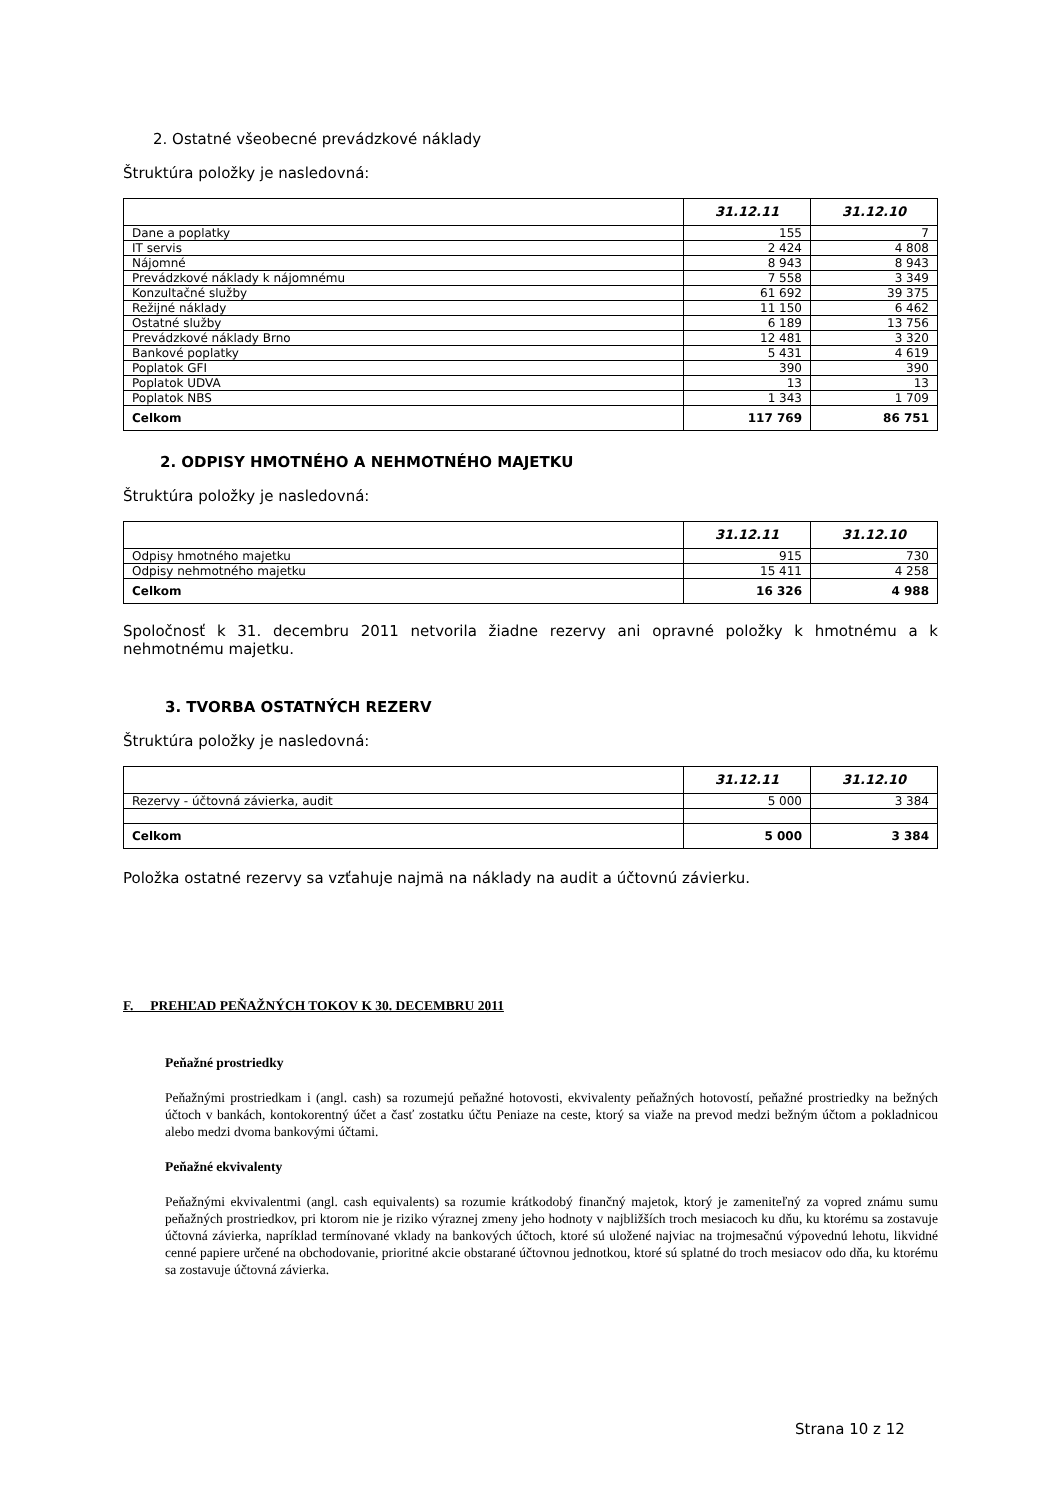2. Ostatné všeobecné prevádzkové náklady
Štruktúra položky je nasledovná:
| | 31.12.11 | 31.12.10 |
| --- | --- | --- |
| Dane a poplatky | 155 | 7 |
| IT servis | 2 424 | 4 808 |
| Nájomné | 8 943 | 8 943 |
| Prevádzkové náklady k nájomnému | 7 558 | 3 349 |
| Konzultačné služby | 61 692 | 39 375 |
| Režijné náklady | 11 150 | 6 462 |
| Ostatné služby | 6 189 | 13 756 |
| Prevádzkové náklady Brno | 12 481 | 3 320 |
| Bankové poplatky | 5 431 | 4 619 |
| Poplatok GFI | 390 | 390 |
| Poplatok UDVA | 13 | 13 |
| Poplatok NBS | 1 343 | 1 709 |
| Celkom | 117 769 | 86 751 |
2. ODPISY HMOTNÉHO A NEHMOTNÉHO MAJETKU
Štruktúra položky je nasledovná:
| | 31.12.11 | 31.12.10 |
| --- | --- | --- |
| Odpisy hmotného majetku | 915 | 730 |
| Odpisy nehmotného majetku | 15 411 | 4 258 |
| Celkom | 16 326 | 4 988 |
Spoločnosť k 31. decembru 2011 netvorila žiadne rezervy ani opravné položky k hmotnému a k nehmotnému majetku.
3. TVORBA OSTATNÝCH REZERV
Štruktúra položky je nasledovná:
| | 31.12.11 | 31.12.10 |
| --- | --- | --- |
| Rezervy - účtovná závierka, audit | 5 000 | 3 384 |
| Celkom | 5 000 | 3 384 |
Položka ostatné rezervy sa vzťahuje najmä na náklady na audit a účtovnú závierku.
F. PREHĽAD PEŇAŽNÝCH TOKOV K 30. DECEMBRU 2011
Peňažné prostriedky
Peňažnými prostriedkam i (angl. cash) sa rozumejú peňažné hotovosti, ekvivalenty peňažných hotovostí, peňažné prostriedky na bežných účtoch v bankách, kontokorentný účet a časť zostatku účtu Peniaze na ceste, ktorý sa viaže na prevod medzi bežným účtom a pokladnicou alebo medzi dvoma bankovými účtami.
Peňažné ekvivalenty
Peňažnými ekvivalentmi (angl. cash equivalents) sa rozumie krátkodobý finančný majetok, ktorý je zameniteľný za vopred známu sumu peňažných prostriedkov, pri ktorom nie je riziko výraznej zmeny jeho hodnoty v najbližších troch mesiacoch ku dňu, ku ktorému sa zostavuje účtovná závierka, napríklad termínované vklady na bankových účtoch, ktoré sú uložené najviac na trojmesačnú výpovednú lehotu, likvidné cenné papiere určené na obchodovanie, prioritné akcie obstarané účtovnou jednotkou, ktoré sú splatné do troch mesiacov odo dňa, ku ktorému sa zostavuje účtovná závierka.
Strana 10 z 12